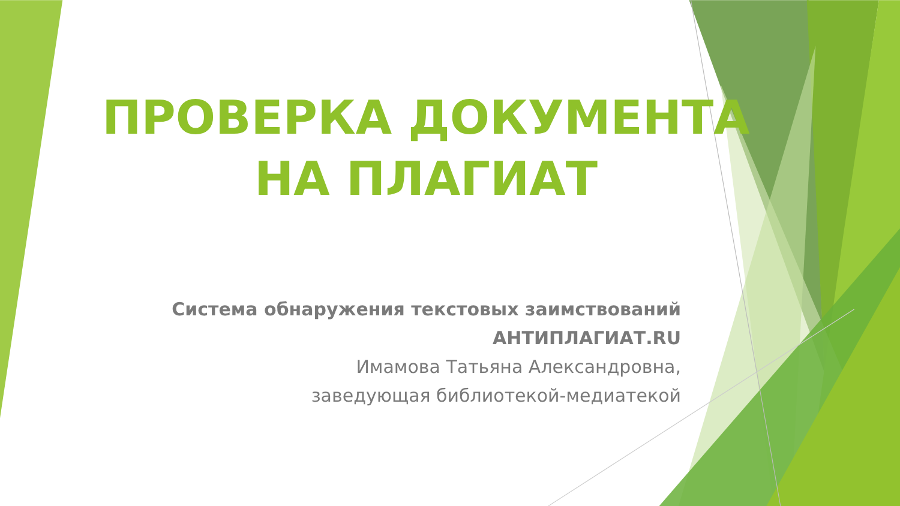ПРОВЕРКА ДОКУМЕНТА НА ПЛАГИАТ
Система обнаружения текстовых заимствований
АНТИПЛАГИАТ.RU
Имамова Татьяна Александровна,
заведующая библиотекой-медиатекой